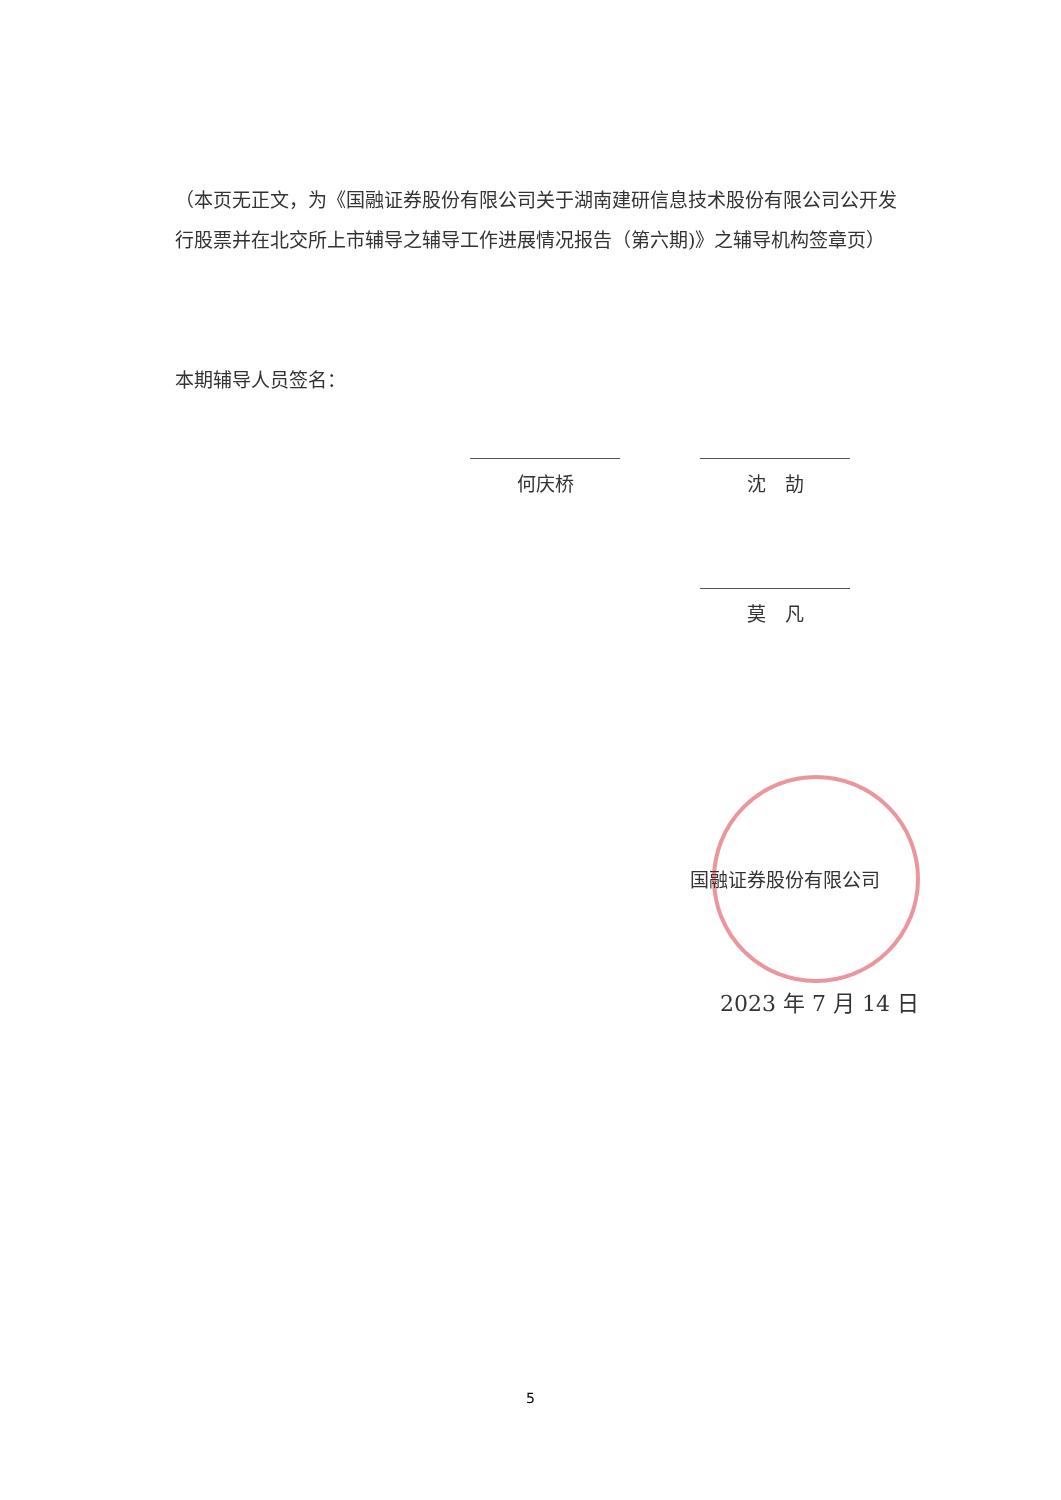（本页无正文，为《国融证券股份有限公司关于湖南建研信息技术股份有限公司公开发行股票并在北交所上市辅导之辅导工作进展情况报告（第六期)》之辅导机构签章页）
本期辅导人员签名：
何庆桥 沈　劼
莫　凡
国融证券股份有限公司
2023 年 7 月 14 日
5